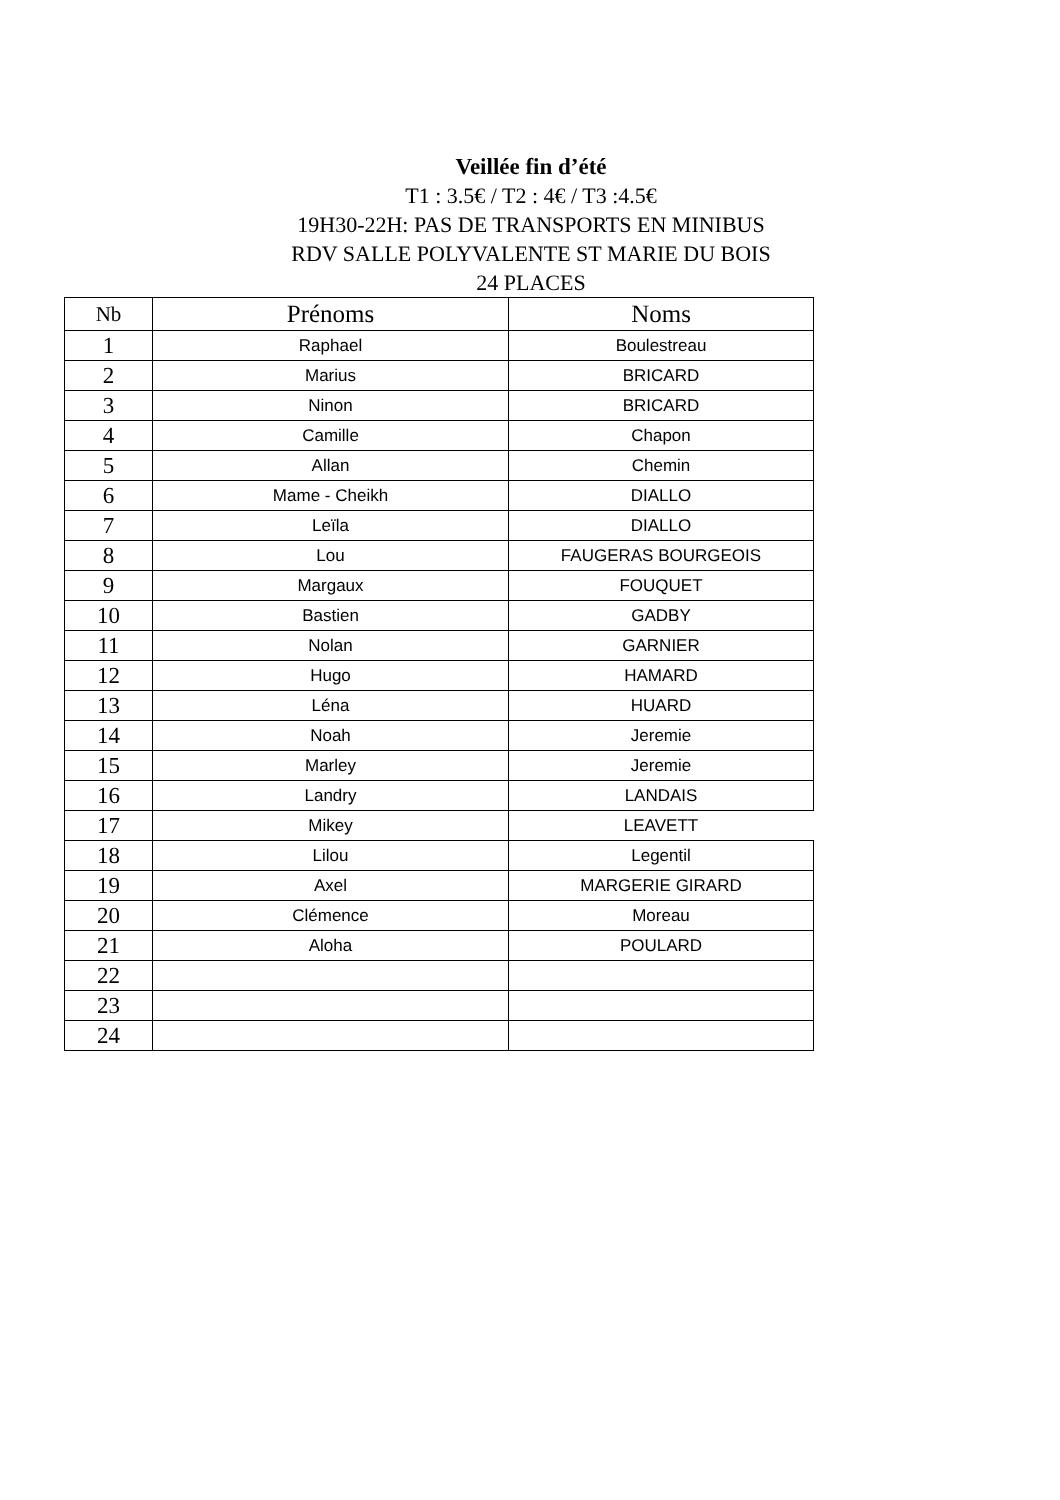Veillée fin d’été
T1 : 3.5€ / T2 : 4€ / T3 :4.5€
19H30-22H: PAS DE TRANSPORTS EN MINIBUS
RDV SALLE POLYVALENTE ST MARIE DU BOIS
24 PLACES
| Nb | Prénoms | Noms |
| --- | --- | --- |
| 1 | Raphael | Boulestreau |
| 2 | Marius | BRICARD |
| 3 | Ninon | BRICARD |
| 4 | Camille | Chapon |
| 5 | Allan | Chemin |
| 6 | Mame - Cheikh | DIALLO |
| 7 | Leïla | DIALLO |
| 8 | Lou | FAUGERAS BOURGEOIS |
| 9 | Margaux | FOUQUET |
| 10 | Bastien | GADBY |
| 11 | Nolan | GARNIER |
| 12 | Hugo | HAMARD |
| 13 | Léna | HUARD |
| 14 | Noah | Jeremie |
| 15 | Marley | Jeremie |
| 16 | Landry | LANDAIS |
| 17 | Mikey | LEAVETT |
| 18 | Lilou | Legentil |
| 19 | Axel | MARGERIE GIRARD |
| 20 | Clémence | Moreau |
| 21 | Aloha | POULARD |
| 22 | | |
| 23 | | |
| 24 | | |